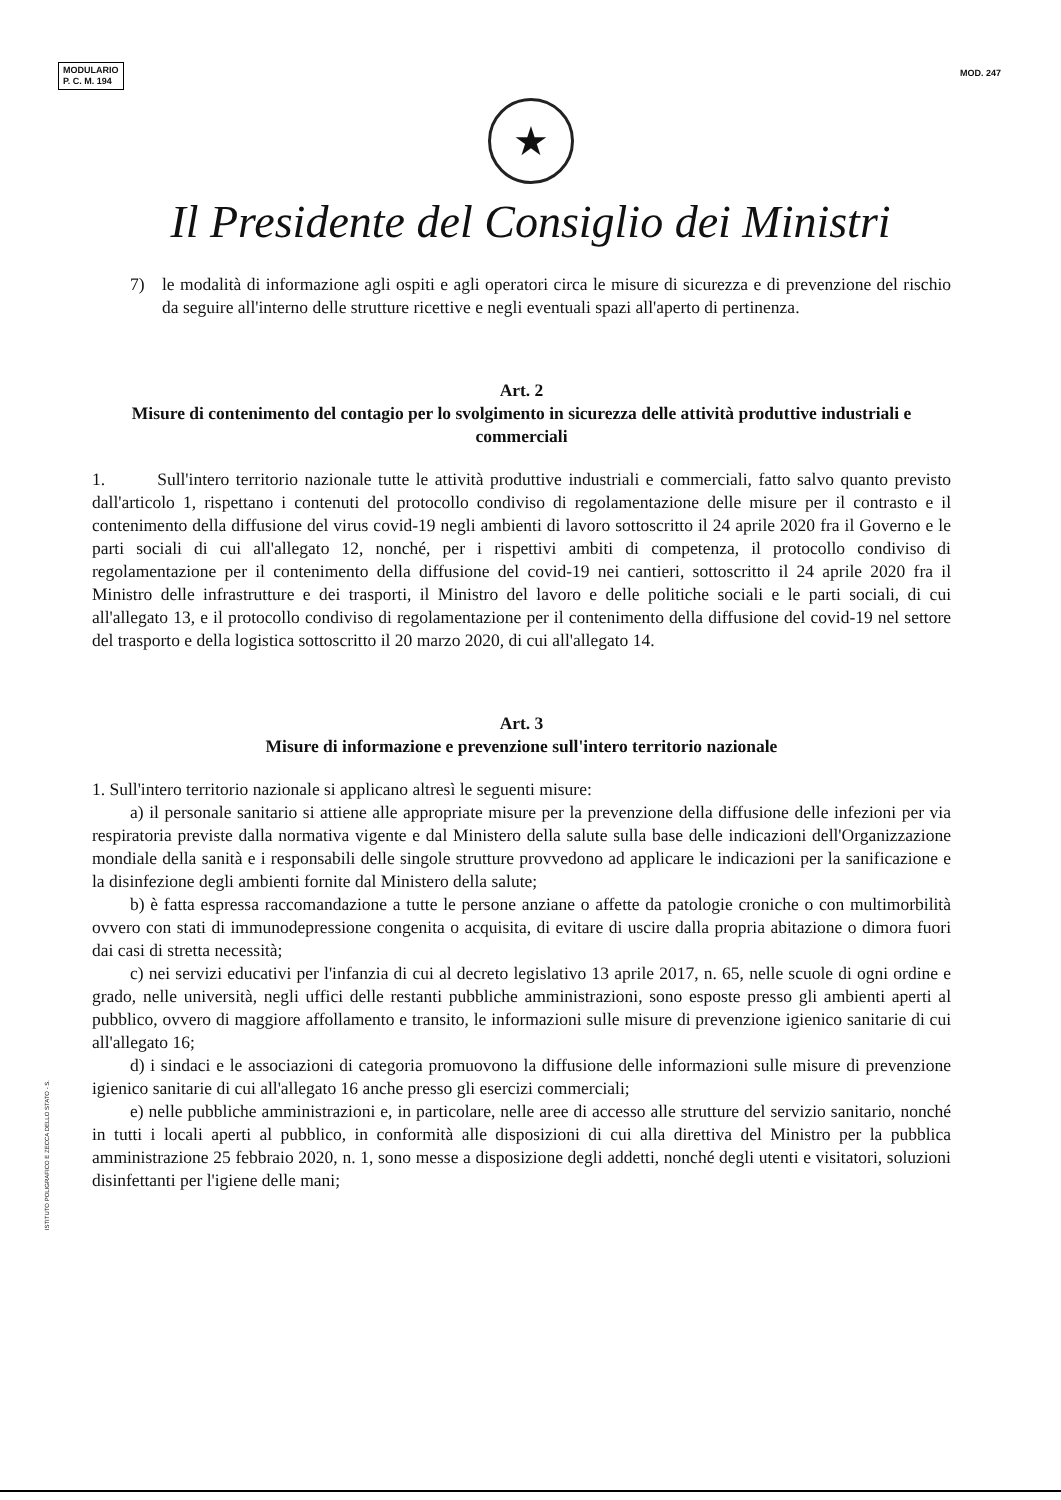MODULARIO
P. C. M. 194
MOD. 247
★
Il Presidente del Consiglio dei Ministri
7) le modalità di informazione agli ospiti e agli operatori circa le misure di sicurezza e di prevenzione del rischio da seguire all'interno delle strutture ricettive e negli eventuali spazi all'aperto di pertinenza.
Art. 2
Misure di contenimento del contagio per lo svolgimento in sicurezza delle attività produttive industriali e commerciali
1. Sull'intero territorio nazionale tutte le attività produttive industriali e commerciali, fatto salvo quanto previsto dall'articolo 1, rispettano i contenuti del protocollo condiviso di regolamentazione delle misure per il contrasto e il contenimento della diffusione del virus covid-19 negli ambienti di lavoro sottoscritto il 24 aprile 2020 fra il Governo e le parti sociali di cui all'allegato 12, nonché, per i rispettivi ambiti di competenza, il protocollo condiviso di regolamentazione per il contenimento della diffusione del covid-19 nei cantieri, sottoscritto il 24 aprile 2020 fra il Ministro delle infrastrutture e dei trasporti, il Ministro del lavoro e delle politiche sociali e le parti sociali, di cui all'allegato 13, e il protocollo condiviso di regolamentazione per il contenimento della diffusione del covid-19 nel settore del trasporto e della logistica sottoscritto il 20 marzo 2020, di cui all'allegato 14.
Art. 3
Misure di informazione e prevenzione sull'intero territorio nazionale
1. Sull'intero territorio nazionale si applicano altresì le seguenti misure:
a) il personale sanitario si attiene alle appropriate misure per la prevenzione della diffusione delle infezioni per via respiratoria previste dalla normativa vigente e dal Ministero della salute sulla base delle indicazioni dell'Organizzazione mondiale della sanità e i responsabili delle singole strutture provvedono ad applicare le indicazioni per la sanificazione e la disinfezione degli ambienti fornite dal Ministero della salute;
b) è fatta espressa raccomandazione a tutte le persone anziane o affette da patologie croniche o con multimorbilità ovvero con stati di immunodepressione congenita o acquisita, di evitare di uscire dalla propria abitazione o dimora fuori dai casi di stretta necessità;
c) nei servizi educativi per l'infanzia di cui al decreto legislativo 13 aprile 2017, n. 65, nelle scuole di ogni ordine e grado, nelle università, negli uffici delle restanti pubbliche amministrazioni, sono esposte presso gli ambienti aperti al pubblico, ovvero di maggiore affollamento e transito, le informazioni sulle misure di prevenzione igienico sanitarie di cui all'allegato 16;
d) i sindaci e le associazioni di categoria promuovono la diffusione delle informazioni sulle misure di prevenzione igienico sanitarie di cui all'allegato 16 anche presso gli esercizi commerciali;
e) nelle pubbliche amministrazioni e, in particolare, nelle aree di accesso alle strutture del servizio sanitario, nonché in tutti i locali aperti al pubblico, in conformità alle disposizioni di cui alla direttiva del Ministro per la pubblica amministrazione 25 febbraio 2020, n. 1, sono messe a disposizione degli addetti, nonché degli utenti e visitatori, soluzioni disinfettanti per l'igiene delle mani;
ISTITUTO POLIGRAFICO E ZECCA DELLO STATO - S.